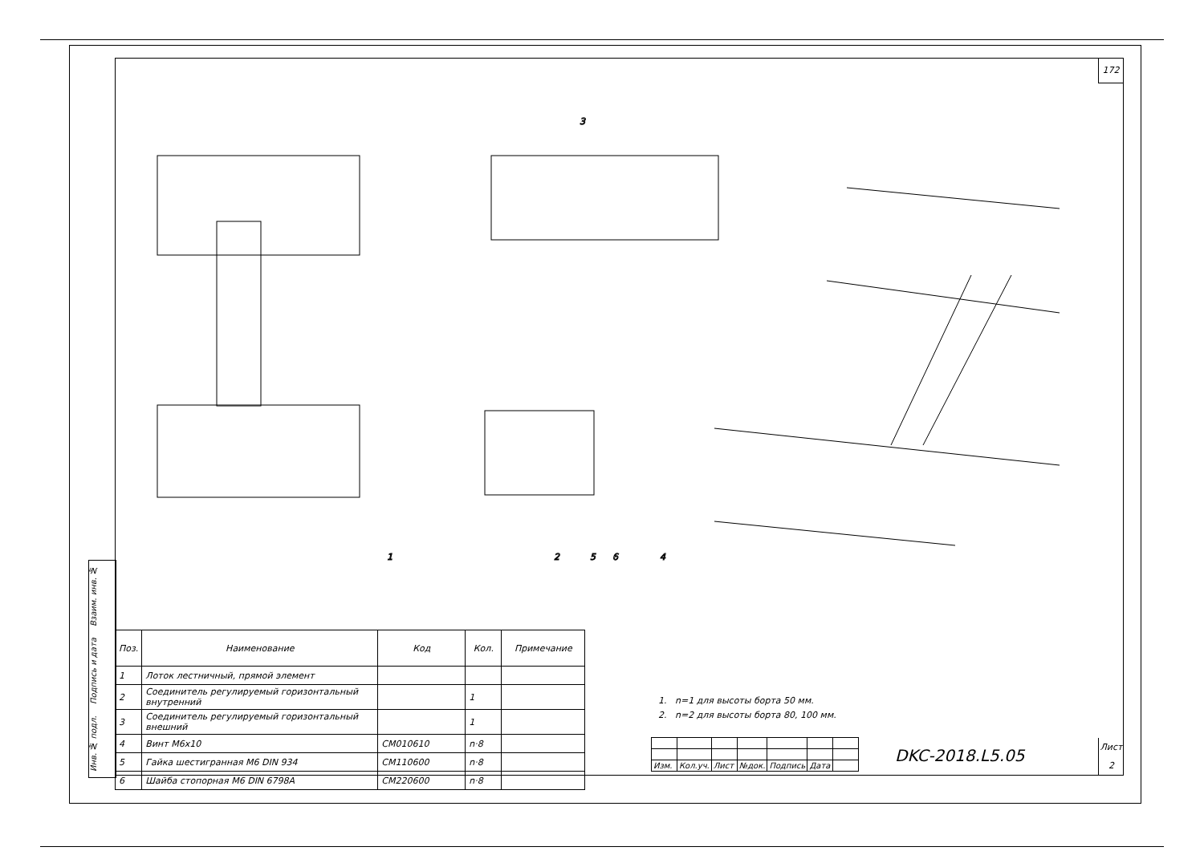172
Инв. № подл. Подпись и дата Взаим. инв. №
3
1
2
5
6
4
| Поз. | Наименование | Код | Кол. | Примечание |
| --- | --- | --- | --- | --- |
| 1 | Лоток лестничный, прямой элемент | | | |
| 2 | Соединитель регулируемый горизонтальный внутренний | | 1 | |
| 3 | Соединитель регулируемый горизонтальный внешний | | 1 | |
| 4 | Винт M6x10 | CM010610 | n·8 | |
| 5 | Гайка шестигранная M6 DIN 934 | CM110600 | n·8 | |
| 6 | Шайба стопорная M6 DIN 6798A | CM220600 | n·8 | |
1. n=1 для высоты борта 50 мм.
2. n=2 для высоты борта 80, 100 мм.
| Изм. | Кол.уч. | Лист | №док. | Подпись | Дата | |
DKC-2018.L5.05
Лист
2